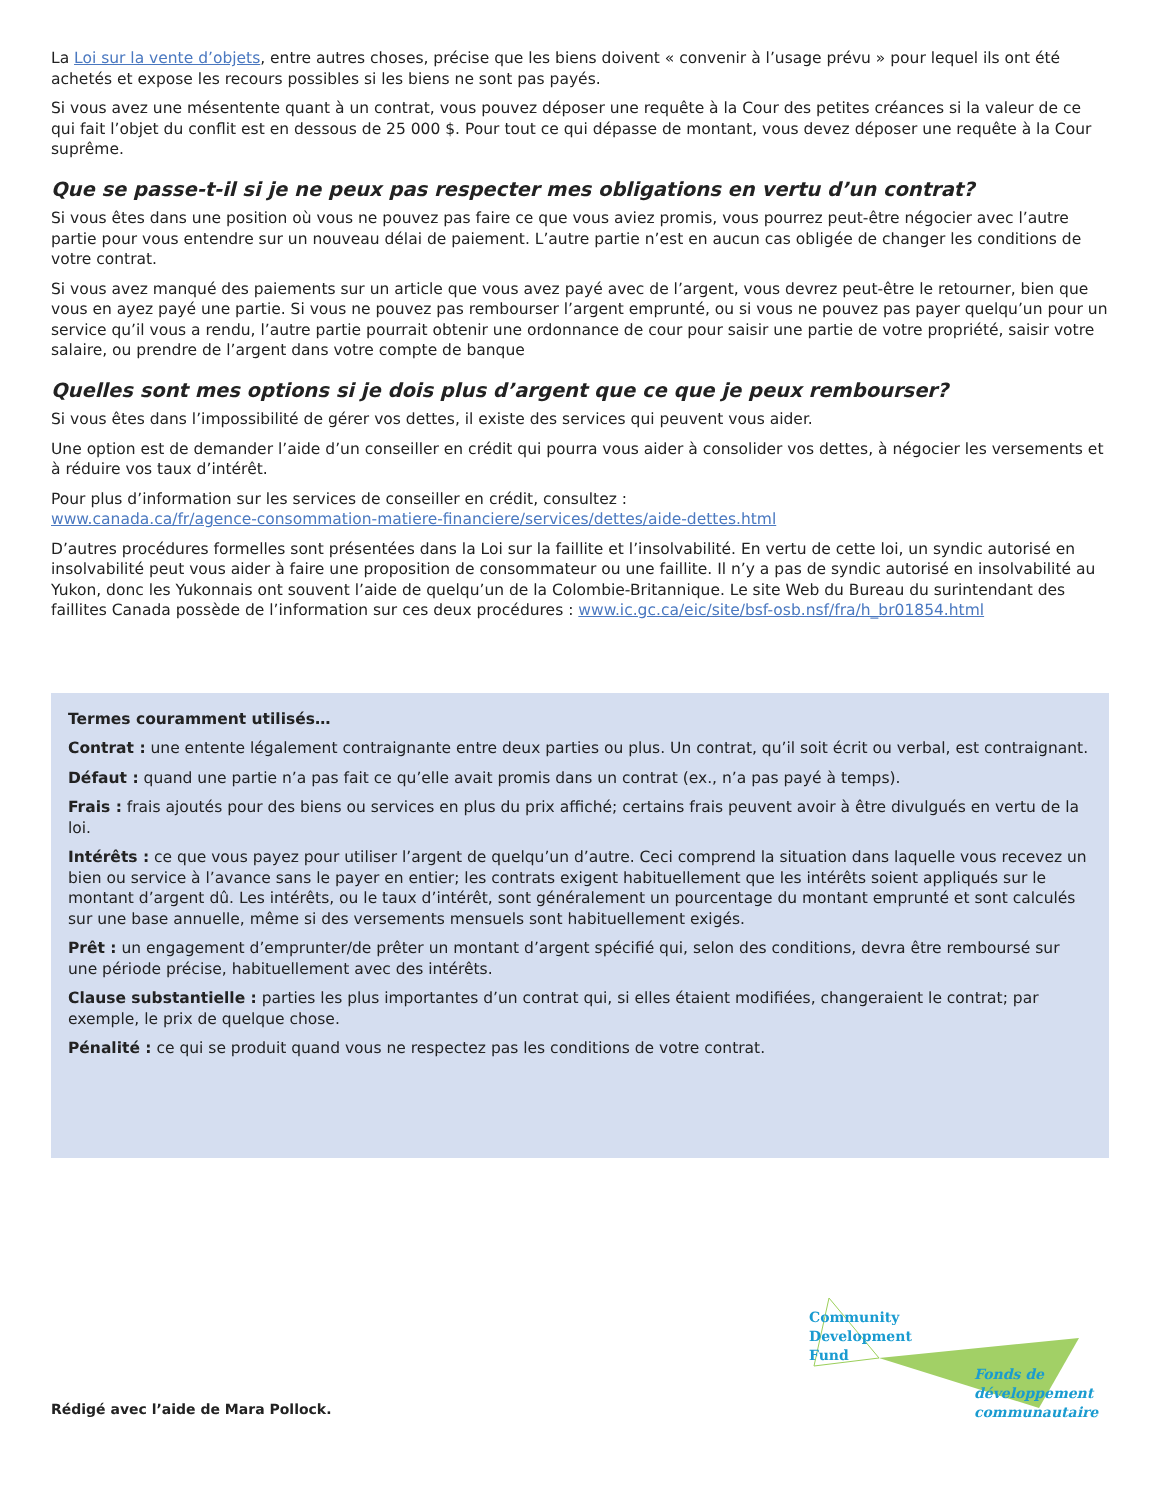La Loi sur la vente d’objets, entre autres choses, précise que les biens doivent « convenir à l’usage prévu » pour lequel ils ont été achetés et expose les recours possibles si les biens ne sont pas payés.
Si vous avez une mésentente quant à un contrat, vous pouvez déposer une requête à la Cour des petites créances si la valeur de ce qui fait l’objet du conflit est en dessous de 25 000 $. Pour tout ce qui dépasse de montant, vous devez déposer une requête à la Cour suprême.
Que se passe-t-il si je ne peux pas respecter mes obligations en vertu d’un contrat?
Si vous êtes dans une position où vous ne pouvez pas faire ce que vous aviez promis, vous pourrez peut-être négocier avec l’autre partie pour vous entendre sur un nouveau délai de paiement. L’autre partie n’est en aucun cas obligée de changer les conditions de votre contrat.
Si vous avez manqué des paiements sur un article que vous avez payé avec de l’argent, vous devrez peut-être le retourner, bien que vous en ayez payé une partie. Si vous ne pouvez pas rembourser l’argent emprunté, ou si vous ne pouvez pas payer quelqu’un pour un service qu’il vous a rendu, l’autre partie pourrait obtenir une ordonnance de cour pour saisir une partie de votre propriété, saisir votre salaire, ou prendre de l’argent dans votre compte de banque
Quelles sont mes options si je dois plus d’argent que ce que je peux rembourser?
Si vous êtes dans l’impossibilité de gérer vos dettes, il existe des services qui peuvent vous aider.
Une option est de demander l’aide d’un conseiller en crédit qui pourra vous aider à consolider vos dettes, à négocier les versements et à réduire vos taux d’intérêt.
Pour plus d’information sur les services de conseiller en crédit, consultez :
www.canada.ca/fr/agence-consommation-matiere-financiere/services/dettes/aide-dettes.html
D’autres procédures formelles sont présentées dans la Loi sur la faillite et l’insolvabilité. En vertu de cette loi, un syndic autorisé en insolvabilité peut vous aider à faire une proposition de consommateur ou une faillite. Il n’y a pas de syndic autorisé en insolvabilité au Yukon, donc les Yukonnais ont souvent l’aide de quelqu’un de la Colombie-Britannique. Le site Web du Bureau du surintendant des faillites Canada possède de l’information sur ces deux procédures : www.ic.gc.ca/eic/site/bsf-osb.nsf/fra/h_br01854.html
Termes couramment utilisés…
Contrat : une entente légalement contraignante entre deux parties ou plus. Un contrat, qu’il soit écrit ou verbal, est contraignant.
Défaut : quand une partie n’a pas fait ce qu’elle avait promis dans un contrat (ex., n’a pas payé à temps).
Frais : frais ajoutés pour des biens ou services en plus du prix affiché; certains frais peuvent avoir à être divulgués en vertu de la loi.
Intérêts : ce que vous payez pour utiliser l’argent de quelqu’un d’autre. Ceci comprend la situation dans laquelle vous recevez un bien ou service à l’avance sans le payer en entier; les contrats exigent habituellement que les intérêts soient appliqués sur le montant d’argent dû. Les intérêts, ou le taux d’intérêt, sont généralement un pourcentage du montant emprunté et sont calculés sur une base annuelle, même si des versements mensuels sont habituellement exigés.
Prêt : un engagement d’emprunter/de prêter un montant d’argent spécifié qui, selon des conditions, devra être remboursé sur une période précise, habituellement avec des intérêts.
Clause substantielle : parties les plus importantes d’un contrat qui, si elles étaient modifiées, changeraient le contrat; par exemple, le prix de quelque chose.
Pénalité : ce qui se produit quand vous ne respectez pas les conditions de votre contrat.
Rédigé avec l’aide de Mara Pollock.
Community
Development
Fund
Fonds de
développement
communautaire